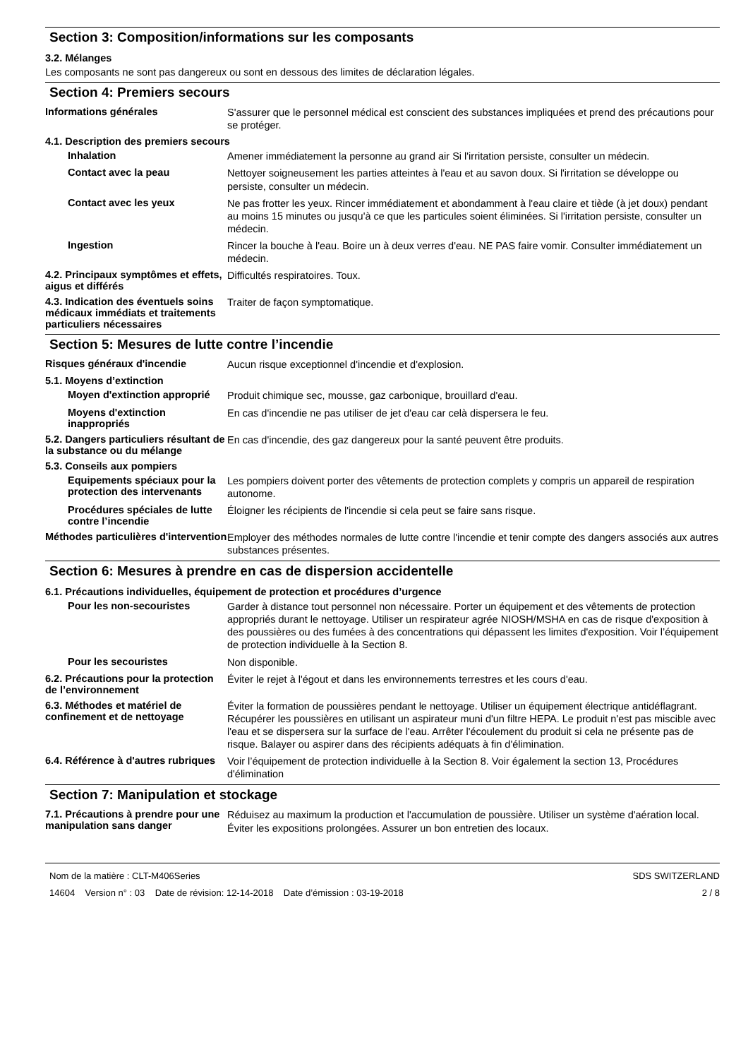Section 3: Composition/informations sur les composants
3.2. Mélanges
Les composants ne sont pas dangereux ou sont en dessous des limites de déclaration légales.
Section 4: Premiers secours
Informations générales
S'assurer que le personnel médical est conscient des substances impliquées et prend des précautions pour se protéger.
4.1. Description des premiers secours
Inhalation
Amener immédiatement la personne au grand air Si l'irritation persiste, consulter un médecin.
Contact avec la peau
Nettoyer soigneusement les parties atteintes à l'eau et au savon doux. Si l'irritation se développe ou persiste, consulter un médecin.
Contact avec les yeux
Ne pas frotter les yeux. Rincer immédiatement et abondamment à l'eau claire et tiède (à jet doux) pendant au moins 15 minutes ou jusqu'à ce que les particules soient éliminées. Si l'irritation persiste, consulter un médecin.
Ingestion
Rincer la bouche à l'eau. Boire un à deux verres d'eau. NE PAS faire vomir. Consulter immédiatement un médecin.
4.2. Principaux symptômes et effets, aigus et différés
Difficultés respiratoires. Toux.
4.3. Indication des éventuels soins médicaux immédiats et traitements particuliers nécessaires
Traiter de façon symptomatique.
Section 5: Mesures de lutte contre l’incendie
Risques généraux d'incendie
Aucun risque exceptionnel d'incendie et d'explosion.
5.1. Moyens d’extinction
Moyen d'extinction approprié
Produit chimique sec, mousse, gaz carbonique, brouillard d'eau.
Moyens d'extinction inappropriés
En cas d'incendie ne pas utiliser de jet d'eau car celà dispersera le feu.
5.2. Dangers particuliers résultant de la substance ou du mélange
En cas d'incendie, des gaz dangereux pour la santé peuvent être produits.
5.3. Conseils aux pompiers
Equipements spéciaux pour la protection des intervenants
Les pompiers doivent porter des vêtements de protection complets y compris un appareil de respiration autonome.
Procédures spéciales de lutte contre l’incendie
Éloigner les récipients de l'incendie si cela peut se faire sans risque.
Méthodes particulières d'intervention
Employer des méthodes normales de lutte contre l'incendie et tenir compte des dangers associés aux autres substances présentes.
Section 6: Mesures à prendre en cas de dispersion accidentelle
6.1. Précautions individuelles, équipement de protection et procédures d’urgence
Pour les non-secouristes
Garder à distance tout personnel non nécessaire. Porter un équipement et des vêtements de protection appropriés durant le nettoyage. Utiliser un respirateur agrée NIOSH/MSHA en cas de risque d'exposition à des poussières ou des fumées à des concentrations qui dépassent les limites d'exposition. Voir l’équipement de protection individuelle à la Section 8.
Pour les secouristes
Non disponible.
6.2. Précautions pour la protection de l’environnement
Éviter le rejet à l'égout et dans les environnements terrestres et les cours d'eau.
6.3. Méthodes et matériel de confinement et de nettoyage
Éviter la formation de poussières pendant le nettoyage. Utiliser un équipement électrique antidéflagrant. Récupérer les poussières en utilisant un aspirateur muni d'un filtre HEPA. Le produit n'est pas miscible avec l'eau et se dispersera sur la surface de l'eau. Arrêter l'écoulement du produit si cela ne présente pas de risque. Balayer ou aspirer dans des récipients adéquats à fin d'élimination.
6.4. Référence à d'autres rubriques
Voir l’équipement de protection individuelle à la Section 8. Voir également la section 13, Procédures d'élimination
Section 7: Manipulation et stockage
7.1. Précautions à prendre pour une manipulation sans danger
Réduisez au maximum la production et l'accumulation de poussière. Utiliser un système d'aération local. Éviter les expositions prolongées. Assurer un bon entretien des locaux.
Nom de la matière : CLT-M406Series
14604 Version n° : 03 Date de révision: 12-14-2018 Date d’émission : 03-19-2018
SDS SWITZERLAND
2 / 8